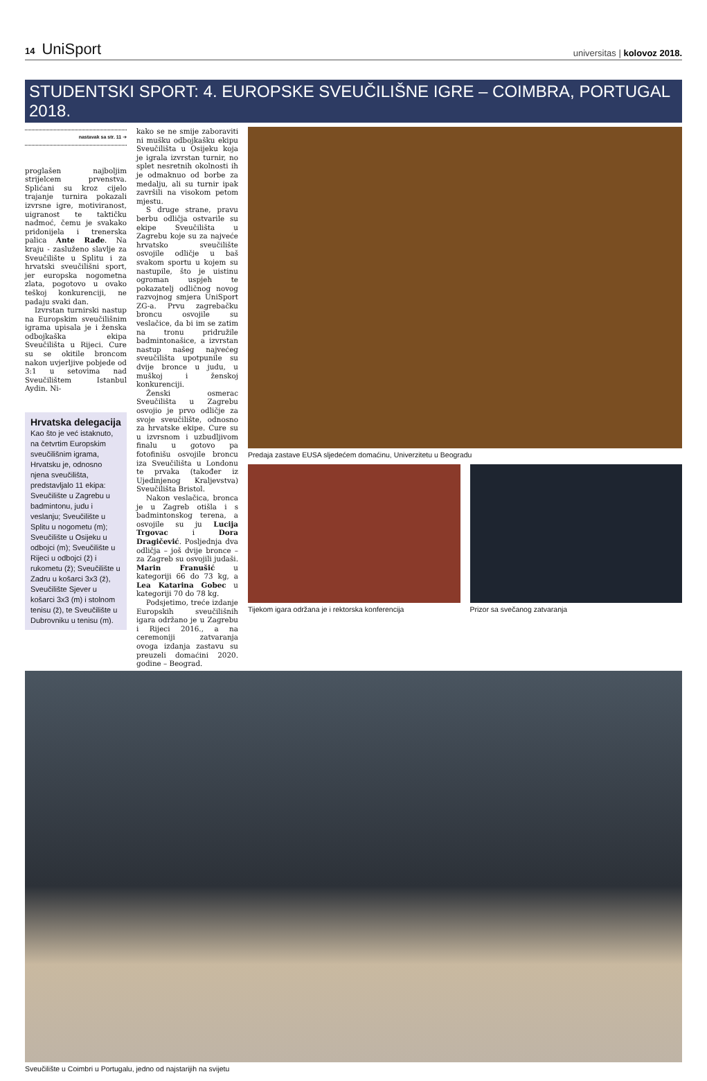14 UniSport
universitas | kolovoz 2018.
STUDENTSKI SPORT: 4. EUROPSKE SVEUČILIŠNE IGRE – COIMBRA, PORTUGAL 2018.
nastavak sa str. 11 ➔
proglašen najboljim strijelcem prvenstva. Splićani su kroz cijelo trajanje turnira pokazali izvrsne igre, motiviranost, uigranost te taktičku nadmoć, čemu je svakako pridonijela i trenerska palica Ante Rađe. Na kraju - zasluženo slavlje za Sveučilište u Splitu i za hrvatski sveučilišni sport, jer europska nogometna zlata, pogotovo u ovako teškoj konkurenciji, ne padaju svaki dan.
Izvrstan turnirski nastup na Europskim sveučilišnim igrama upisala je i ženska odbojkaška ekipa Sveučilišta u Rijeci. Cure su se okitile broncom nakon uvjerljive pobjede od 3:1 u setovima nad Sveučilištem Istanbul Aydin. Ni-
Hrvatska delegacija
Kao što je već istaknuto, na četvrtim Europskim sveučilišnim igrama, Hrvatsku je, odnosno njena sveučilišta, predstavljalo 11 ekipa: Sveučilište u Zagrebu u badmintonu, judu i veslanju; Sveučilište u Splitu u nogometu (m); Sveučilište u Osijeku u odbojci (m); Sveučilište u Rijeci u odbojci (ž) i rukometu (ž); Sveučilište u Zadru u košarci 3x3 (ž), Sveučilište Sjever u košarci 3x3 (m) i stolnom tenisu (ž), te Sveučilište u Dubrovniku u tenisu (m).
kako se ne smije zaboraviti ni mušku odbojkašku ekipu Sveučilišta u Osijeku koja je igrala izvrstan turnir, no splet nesretnih okolnosti ih je odmaknuo od borbe za medalju, ali su turnir ipak završili na visokom petom mjestu.
S druge strane, pravu berbu odličja ostvarile su ekipe Sveučilišta u Zagrebu koje su za najveće hrvatsko sveučilište osvojile odličje u baš svakom sportu u kojem su nastupile, što je uistinu ogroman uspjeh te pokazatelj odličnog novog razvojnog smjera UniSport ZG-a. Prvu zagrebačku broncu osvojile su veslačice, da bi im se zatim na tronu pridružile badmintonašice, a izvrstan nastup našeg najvećeg sveučilišta upotpunile su dvije bronce u judu, u muškoj i ženskoj konkurenciji.
Ženski osmerac Sveučilišta u Zagrebu osvojio je prvo odličje za svoje sveučilište, odnosno za hrvatske ekipe. Cure su u izvrsnom i uzbudljivom finalu u gotovo pa fotofinišu osvojile broncu iza Sveučilišta u Londonu te prvaka (također iz Ujedinjenog Kraljevstva) Sveučilišta Bristol.
Nakon veslačica, bronca je u Zagreb otišla i s badmintonskog terena, a osvojile su ju Lucija Trgovac i Dora Dragičević. Posljednja dva odličja – još dvije bronce – za Zagreb su osvojili judaši. Marin Franušić u kategoriji 66 do 73 kg, a Lea Katarina Gobec u kategoriji 70 do 78 kg.
Podsjetimo, treće izdanje Europskih sveučilišnih igara održano je u Zagrebu i Rijeci 2016., a na ceremoniji zatvaranja ovoga izdanja zastavu su preuzeli domaćini 2020. godine – Beograd.
Predaja zastave EUSA sljedećem domaćinu, Univerzitetu u Beogradu
Tijekom igara održana je i rektorska konferencija
Prizor sa svečanog zatvaranja
Sveučilište u Coimbri u Portugalu, jedno od najstarijih na svijetu